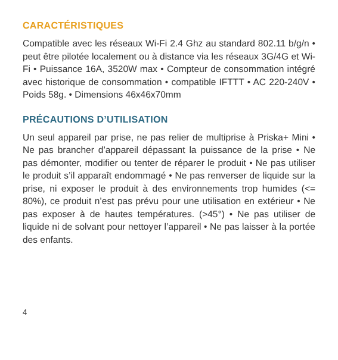CARACTÉRISTIQUES
Compatible avec les réseaux Wi-Fi 2.4 Ghz au standard 802.11 b/g/n • peut être pilotée localement ou à distance via les réseaux 3G/4G et Wi-Fi • Puissance 16A, 3520W max • Compteur de consommation intégré avec historique de consommation • compatible IFTTT • AC 220-240V • Poids 58g. • Dimensions 46x46x70mm
PRÉCAUTIONS D’UTILISATION
Un seul appareil par prise, ne pas relier de multiprise à Priska+ Mini • Ne pas brancher d’appareil dépassant la puissance de la prise • Ne pas démonter, modifier ou tenter de réparer le produit • Ne pas utiliser le produit s’il apparaît endommagé • Ne pas renverser de liquide sur la prise, ni exposer le produit à des environnements trop humides (<= 80%), ce produit n’est pas prévu pour une utilisation en extérieur • Ne pas exposer à de hautes températures. (>45°) • Ne pas utiliser de liquide ni de solvant pour nettoyer l’appareil • Ne pas laisser à la portée des enfants.
4